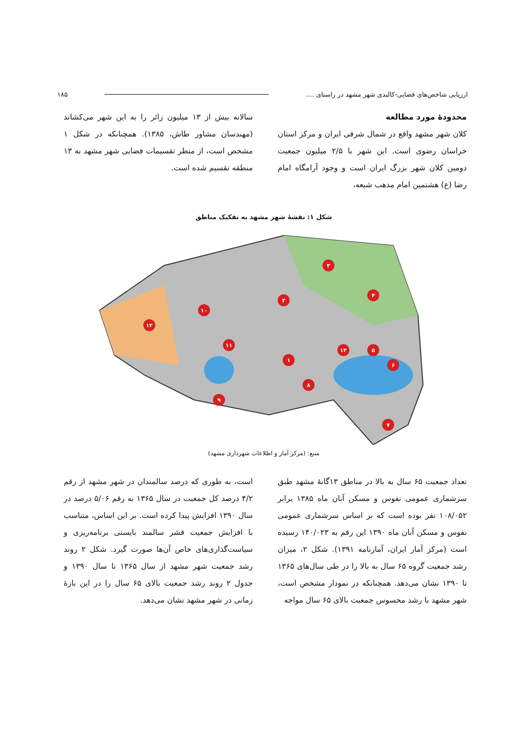ارزیابی شاخص‌های فضایی-کالبدی شهر مشهد در راستای .... ۱۸۵
محدودهٔ مورد مطالعه
کلان شهر مشهد واقع در شمال شرقی ایران و مرکز استان خراسان رضوی است. این شهر با ۲/۵ میلیون جمعیت دومین کلان شهر بزرگ ایران است و وجود آرامگاه امام رضا (ع) هشتمین امام مذهب شیعه،
سالانه بیش از ۱۳ میلیون زائر را به این شهر می‌کشاند (مهندسان مشاور طاش، ۱۳۸۵). همچنانکه در شکل ۱ مشخص است، از منظر تقسیمات فضایی شهر مشهد به ۱۳ منطقه تقسیم شده است.
شکل ۱: نقشهٔ شهر مشهد به تفکیک مناطق
۳
۲
۱۰
۱۲
۱۱
۱
۱۳
۵
۶
۸
۹
۷
۴
منبع: (مرکز آمار و اطلاعات شهرداری مشهد)
تعداد جمعیت ۶۵ سال به بالا در مناطق ۱۳گانهٔ مشهد طبق سرشماری عمومی نفوس و مسکن آبان ماه ۱۳۸۵ برابر ۱۰۸/۰۵۲ نفر بوده است که بر اساس سرشماری عمومی نفوس و مسکن آبان ماه ۱۳۹۰ این رقم به ۱۴۰/۰۲۳ رسیده است (مرکز آمار ایران، آمارنامه ۱۳۹۱). شکل ۲، میزان رشد جمعیت گروه ۶۵ سال به بالا را در طی سال‌های ۱۳۶۵ تا ۱۳۹۰ نشان می‌دهد. همچنانکه در نمودار مشخص است، شهر مشهد با رشد محسوس جمعیت بالای ۶۵ سال مواجه
است، به طوری که درصد سالمندان در شهر مشهد از رقم ۴/۲ درصد کل جمعیت در سال ۱۳۶۵ به رقم ۵/۰۶ درصد در سال ۱۳۹۰ افزایش پیدا کرده است. بر این اساس، متناسب با افزایش جمعیت قشر سالمند بایستی برنامه‌ریزی و سیاست‌گذاری‌های خاص آن‌ها صورت گیرد. شکل ۲ روند رشد جمعیت شهر مشهد از سال ۱۳۶۵ تا سال ۱۳۹۰ و جدول ۲ روند رشد جمعیت بالای ۶۵ سال را در این بازهٔ زمانی در شهر مشهد نشان می‌دهد.